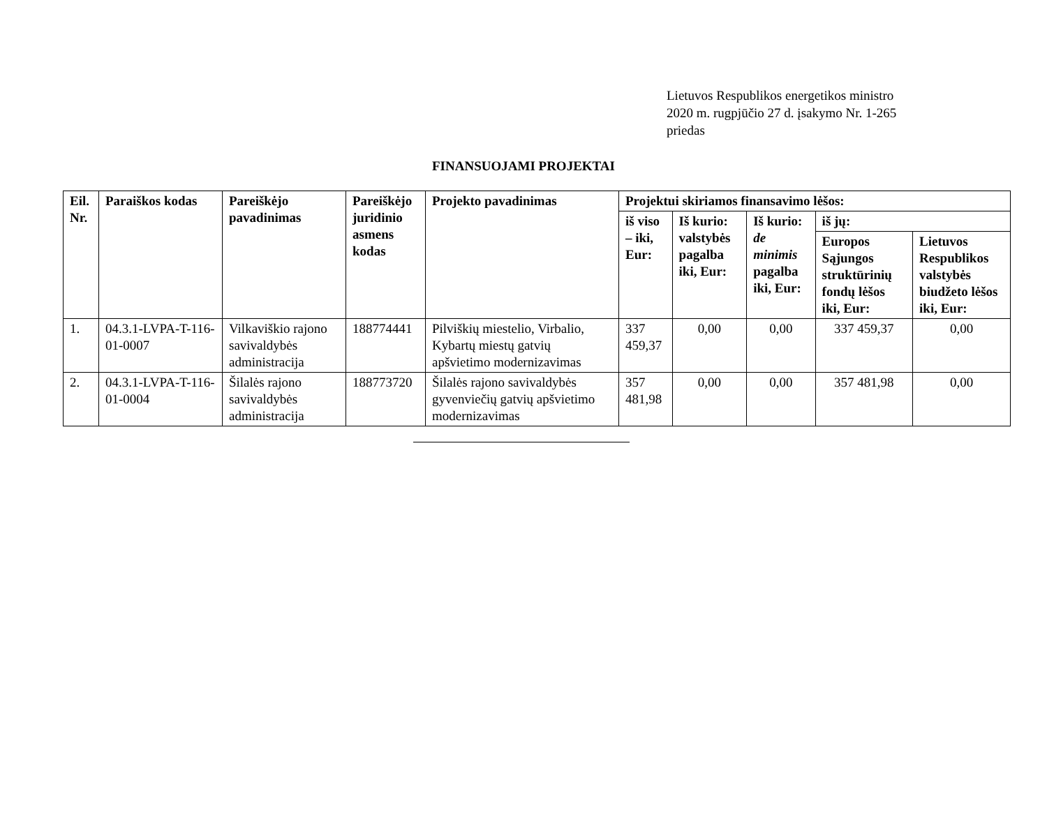Lietuvos Respublikos energetikos ministro
2020 m. rugpjūčio 27 d. įsakymo Nr. 1-265
priedas
FINANSUOJAMI PROJEKTAI
| Eil. Nr. | Paraiškos kodas | Pareiškėjo pavadinimas | Pareiškėjo juridinio asmens kodas | Projekto pavadinimas | Projektui skiriamos finansavimo lėšos: | | | | |
| --- | --- | --- | --- | --- | --- | --- | --- | --- | --- |
| | | | | | iš viso – iki, Eur: | Iš kurio: valstybės pagalba iki, Eur: | Iš kurio: de minimis pagalba iki, Eur: | iš jų: | |
| | | | | | | | | Europos Sąjungos struktūrinių fondų lėšos iki, Eur: | Lietuvos Respublikos valstybės biudžeto lėšos iki, Eur: |
| 1. | 04.3.1-LVPA-T-116-01-0007 | Vilkaviškio rajono savivaldybės administracija | 188774441 | Pilviškių miestelio, Virbalio, Kybartų miestų gatvių apšvietimo modernizavimas | 337 459,37 | 0,00 | 0,00 | 337 459,37 | 0,00 |
| 2. | 04.3.1-LVPA-T-116-01-0004 | Šilalės rajono savivaldybės administracija | 188773720 | Šilalės rajono savivaldybės gyvenviečių gatvių apšvietimo modernizavimas | 357 481,98 | 0,00 | 0,00 | 357 481,98 | 0,00 |